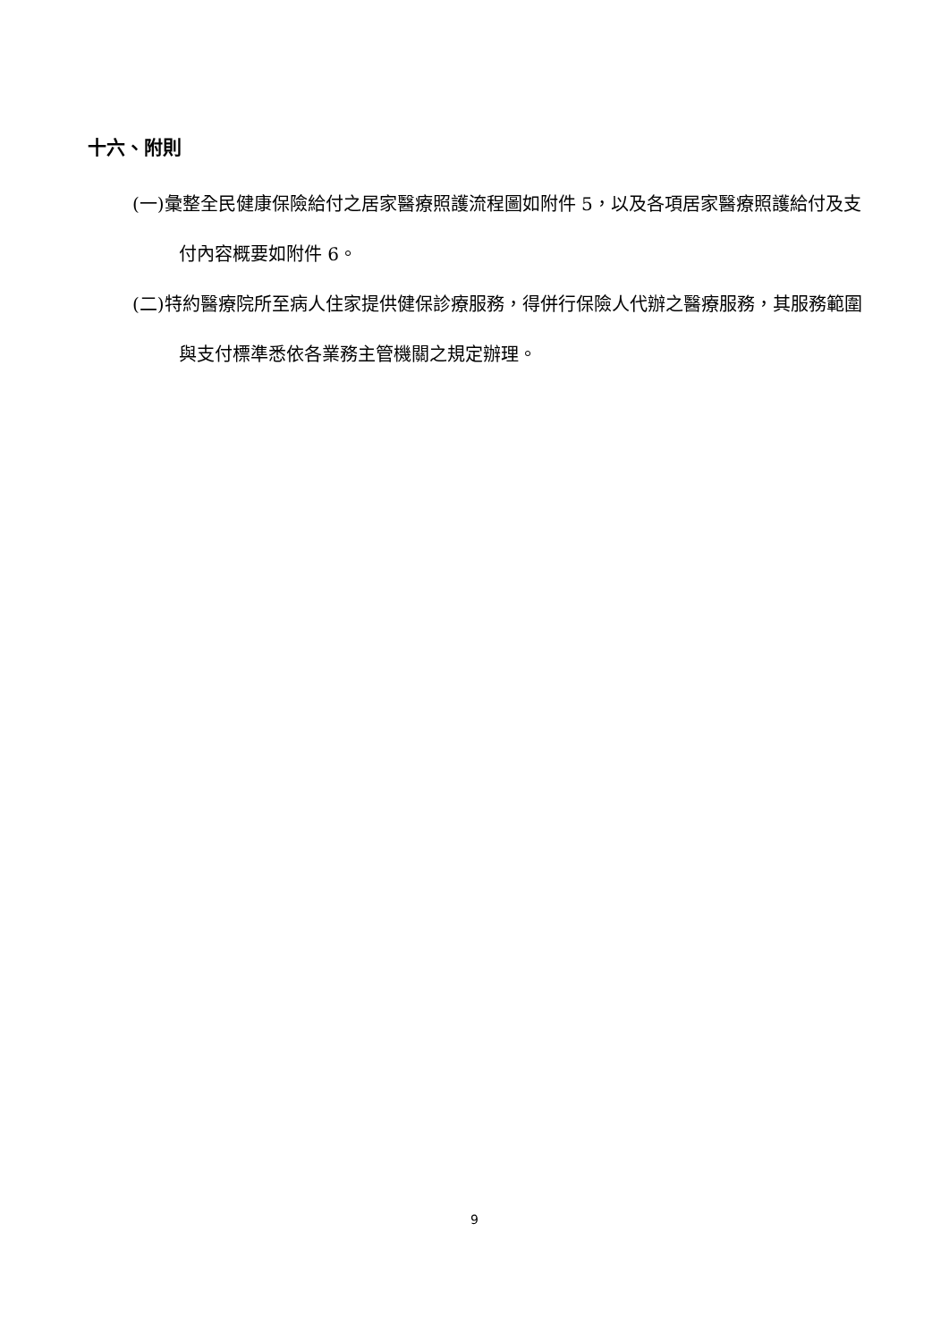十六、附則
(一)彙整全民健康保險給付之居家醫療照護流程圖如附件 5，以及各項居家醫療照護給付及支付內容概要如附件 6。
(二)特約醫療院所至病人住家提供健保診療服務，得併行保險人代辦之醫療服務，其服務範圍與支付標準悉依各業務主管機關之規定辦理。
9